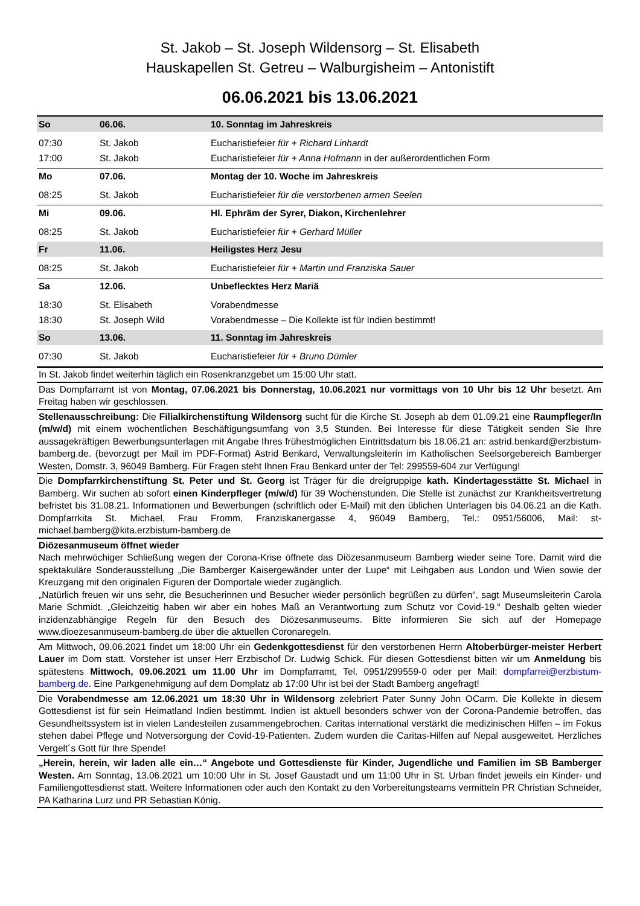St. Jakob – St. Joseph Wildensorg – St. Elisabeth
Hauskapellen St. Getreu – Walburgisheim – Antonistift
06.06.2021 bis 13.06.2021
| So | 06.06. | 10. Sonntag im Jahreskreis |
| 07:30 | St. Jakob | Eucharistiefeier für + Richard Linhardt |
| 17:00 | St. Jakob | Eucharistiefeier für + Anna Hofmann in der außerordentlichen Form |
| Mo | 07.06. | Montag der 10. Woche im Jahreskreis |
| 08:25 | St. Jakob | Eucharistiefeier für die verstorbenen armen Seelen |
| Mi | 09.06. | Hl. Ephräm der Syrer, Diakon, Kirchenlehrer |
| 08:25 | St. Jakob | Eucharistiefeier für + Gerhard Müller |
| Fr | 11.06. | Heiligstes Herz Jesu |
| 08:25 | St. Jakob | Eucharistiefeier für + Martin und Franziska Sauer |
| Sa | 12.06. | Unbeflecktes Herz Mariä |
| 18:30 | St. Elisabeth | Vorabendmesse |
| 18:30 | St. Joseph Wild | Vorabendmesse – Die Kollekte ist für Indien bestimmt! |
| So | 13.06. | 11. Sonntag im Jahreskreis |
| 07:30 | St. Jakob | Eucharistiefeier für + Bruno Dümler |
In St. Jakob findet weiterhin täglich ein Rosenkranzgebet um 15:00 Uhr statt.
Das Dompfarramt ist von Montag, 07.06.2021 bis Donnerstag, 10.06.2021 nur vormittags von 10 Uhr bis 12 Uhr besetzt. Am Freitag haben wir geschlossen.
Stellenausschreibung: Die Filialkirchenstiftung Wildensorg sucht für die Kirche St. Joseph ab dem 01.09.21 eine Raumpfleger/In (m/w/d) mit einem wöchentlichen Beschäftigungsumfang von 3,5 Stunden. Bei Interesse für diese Tätigkeit senden Sie Ihre aussagekräftigen Bewerbungsunterlagen mit Angabe Ihres frühestmöglichen Eintrittsdatum bis 18.06.21 an: astrid.benkard@erzbistum-bamberg.de. (bevorzugt per Mail im PDF-Format) Astrid Benkard, Verwaltungsleiterin im Katholischen Seelsorgebereich Bamberger Westen, Domstr. 3, 96049 Bamberg. Für Fragen steht Ihnen Frau Benkard unter der Tel: 299559-604 zur Verfügung!
Die Dompfarrkirchenstiftung St. Peter und St. Georg ist Träger für die dreigruppige kath. Kindertagesstätte St. Michael in Bamberg. Wir suchen ab sofort einen Kinderpfleger (m/w/d) für 39 Wochenstunden. Die Stelle ist zunächst zur Krankheitsvertretung befristet bis 31.08.21. Informationen und Bewerbungen (schriftlich oder E-Mail) mit den üblichen Unterlagen bis 04.06.21 an die Kath. Dompfarrkita St. Michael, Frau Fromm, Franziskanergasse 4, 96049 Bamberg, Tel.: 0951/56006, Mail: st-michael.bamberg@kita.erzbistum-bamberg.de
Diözesanmuseum öffnet wieder
Nach mehrwöchiger Schließung wegen der Corona-Krise öffnete das Diözesanmuseum Bamberg wieder seine Tore. Damit wird die spektakuläre Sonderausstellung „Die Bamberger Kaisergewänder unter der Lupe“ mit Leihgaben aus London und Wien sowie der Kreuzgang mit den originalen Figuren der Domportale wieder zugänglich.
„Natürlich freuen wir uns sehr, die Besucherinnen und Besucher wieder persönlich begrüßen zu dürfen“, sagt Museumsleiterin Carola Marie Schmidt. „Gleichzeitig haben wir aber ein hohes Maß an Verantwortung zum Schutz vor Covid-19.“ Deshalb gelten wieder inzidenzabhängige Regeln für den Besuch des Diözesanmuseums. Bitte informieren Sie sich auf der Homepage www.dioezesanmuseum-bamberg.de über die aktuellen Coronaregeln.
Am Mittwoch, 09.06.2021 findet um 18:00 Uhr ein Gedenkgottesdienst für den verstorbenen Herrn Altoberbürger-meister Herbert Lauer im Dom statt. Vorsteher ist unser Herr Erzbischof Dr. Ludwig Schick. Für diesen Gottesdienst bitten wir um Anmeldung bis spätestens Mittwoch, 09.06.2021 um 11.00 Uhr im Dompfarramt, Tel. 0951/299559-0 oder per Mail: dompfarrei@erzbistum-bamberg.de. Eine Parkgenehmigung auf dem Domplatz ab 17:00 Uhr ist bei der Stadt Bamberg angefragt!
Die Vorabendmesse am 12.06.2021 um 18:30 Uhr in Wildensorg zelebriert Pater Sunny John OCarm. Die Kollekte in diesem Gottesdienst ist für sein Heimatland Indien bestimmt. Indien ist aktuell besonders schwer von der Corona-Pandemie betroffen, das Gesundheitssystem ist in vielen Landesteilen zusammengebrochen. Caritas international verstärkt die medizinischen Hilfen – im Fokus stehen dabei Pflege und Notversorgung der Covid-19-Patienten. Zudem wurden die Caritas-Hilfen auf Nepal ausgeweitet. Herzliches Vergelt´s Gott für Ihre Spende!
„Herein, herein, wir laden alle ein…“ Angebote und Gottesdienste für Kinder, Jugendliche und Familien im SB Bamberger Westen. Am Sonntag, 13.06.2021 um 10:00 Uhr in St. Josef Gaustadt und um 11:00 Uhr in St. Urban findet jeweils ein Kinder- und Familiengottesdienst statt. Weitere Informationen oder auch den Kontakt zu den Vorbereitungsteams vermitteln PR Christian Schneider, PA Katharina Lurz und PR Sebastian König.